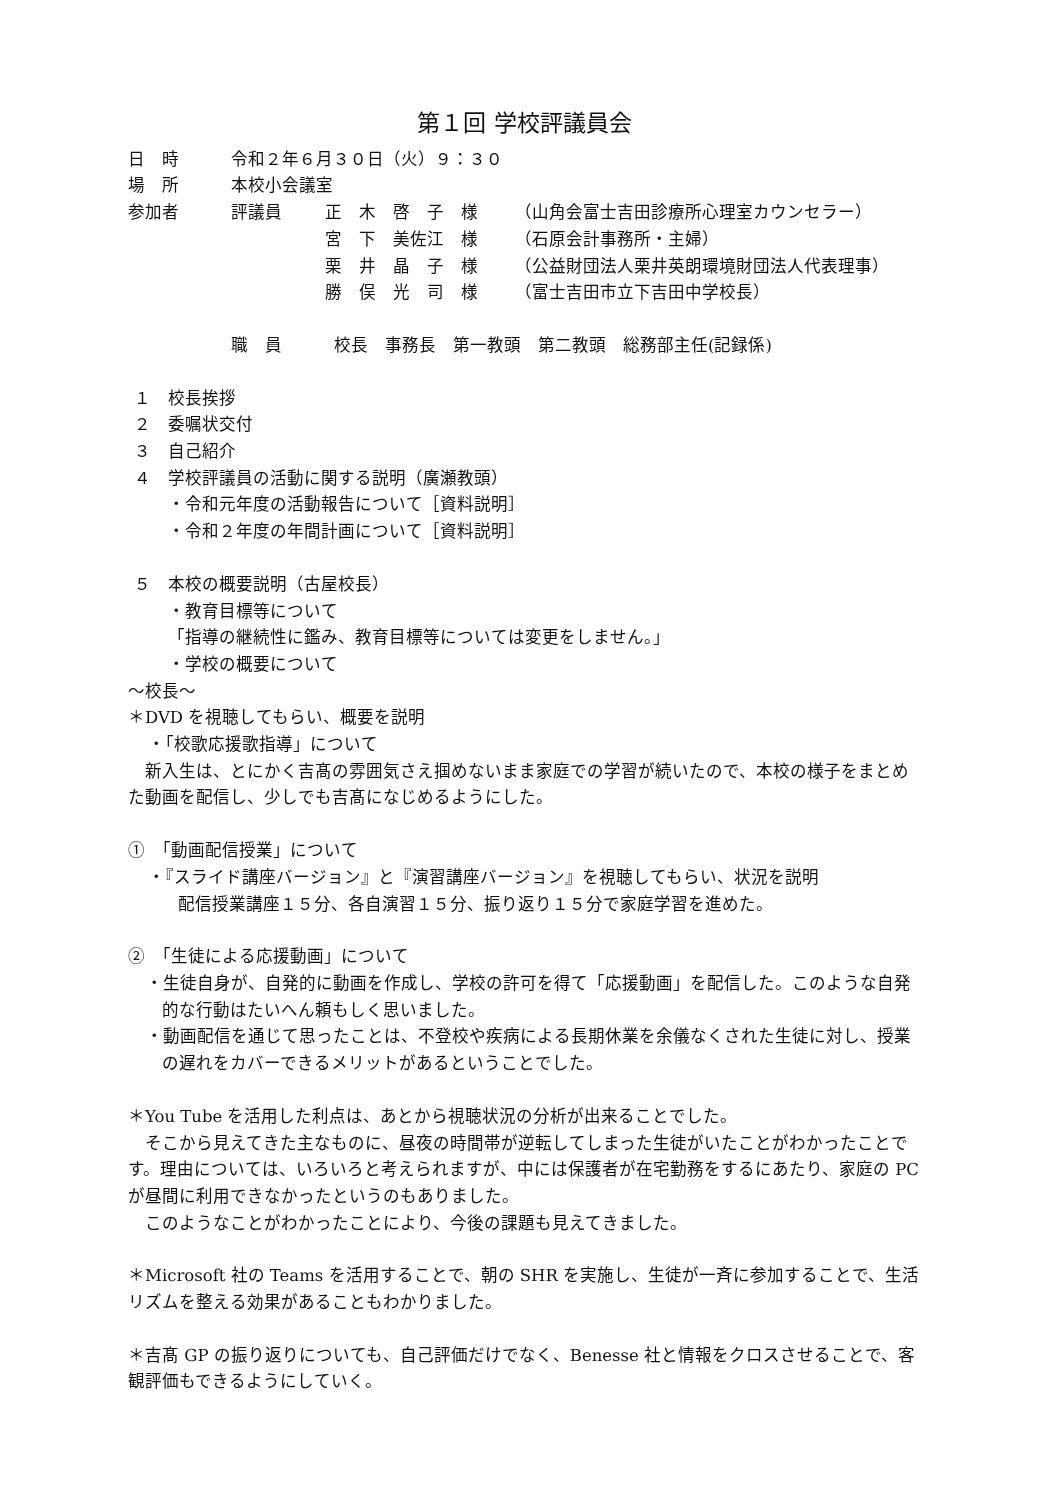第１回 学校評議員会
日　時 令和２年６月３０日（火）９：３０
場　所 本校小会議室
参加者 評議員 正　木　啓　子　様 （山角会富士吉田診療所心理室カウンセラー）
宮　下　美佐江　様 （石原会計事務所・主婦）
栗　井　晶　子　様 （公益財団法人栗井英朗環境財団法人代表理事）
勝　俣　光　司　様 （富士吉田市立下吉田中学校長）
職　員 校長　事務長　第一教頭　第二教頭　総務部主任(記録係)
１　校長挨拶
２　委嘱状交付
３　自己紹介
４　学校評議員の活動に関する説明（廣瀬教頭）
・令和元年度の活動報告について［資料説明］
・令和２年度の年間計画について［資料説明］
５　本校の概要説明（古屋校長）
・教育目標等について
「指導の継続性に鑑み、教育目標等については変更をしません。」
・学校の概要について
～校長～
＊DVD を視聴してもらい、概要を説明
・「校歌応援歌指導」について
　新入生は、とにかく吉髙の雰囲気さえ掴めないまま家庭での学習が続いたので、本校の様子をまとめた動画を配信し、少しでも吉髙になじめるようにした。
①　「動画配信授業」について
・『スライド講座バージョン』と『演習講座バージョン』を視聴してもらい、状況を説明
配信授業講座１５分、各自演習１５分、振り返り１５分で家庭学習を進めた。
②　「生徒による応援動画」について
・生徒自身が、自発的に動画を作成し、学校の許可を得て「応援動画」を配信した。このような自発的な行動はたいへん頼もしく思いました。
・動画配信を通じて思ったことは、不登校や疾病による長期休業を余儀なくされた生徒に対し、授業の遅れをカバーできるメリットがあるということでした。
＊You Tube を活用した利点は、あとから視聴状況の分析が出来ることでした。
　そこから見えてきた主なものに、昼夜の時間帯が逆転してしまった生徒がいたことがわかったことです。理由については、いろいろと考えられますが、中には保護者が在宅勤務をするにあたり、家庭の PC が昼間に利用できなかったというのもありました。
　このようなことがわかったことにより、今後の課題も見えてきました。
＊Microsoft 社の Teams を活用することで、朝の SHR を実施し、生徒が一斉に参加することで、生活リズムを整える効果があることもわかりました。
＊吉髙 GP の振り返りについても、自己評価だけでなく、Benesse 社と情報をクロスさせることで、客観評価もできるようにしていく。